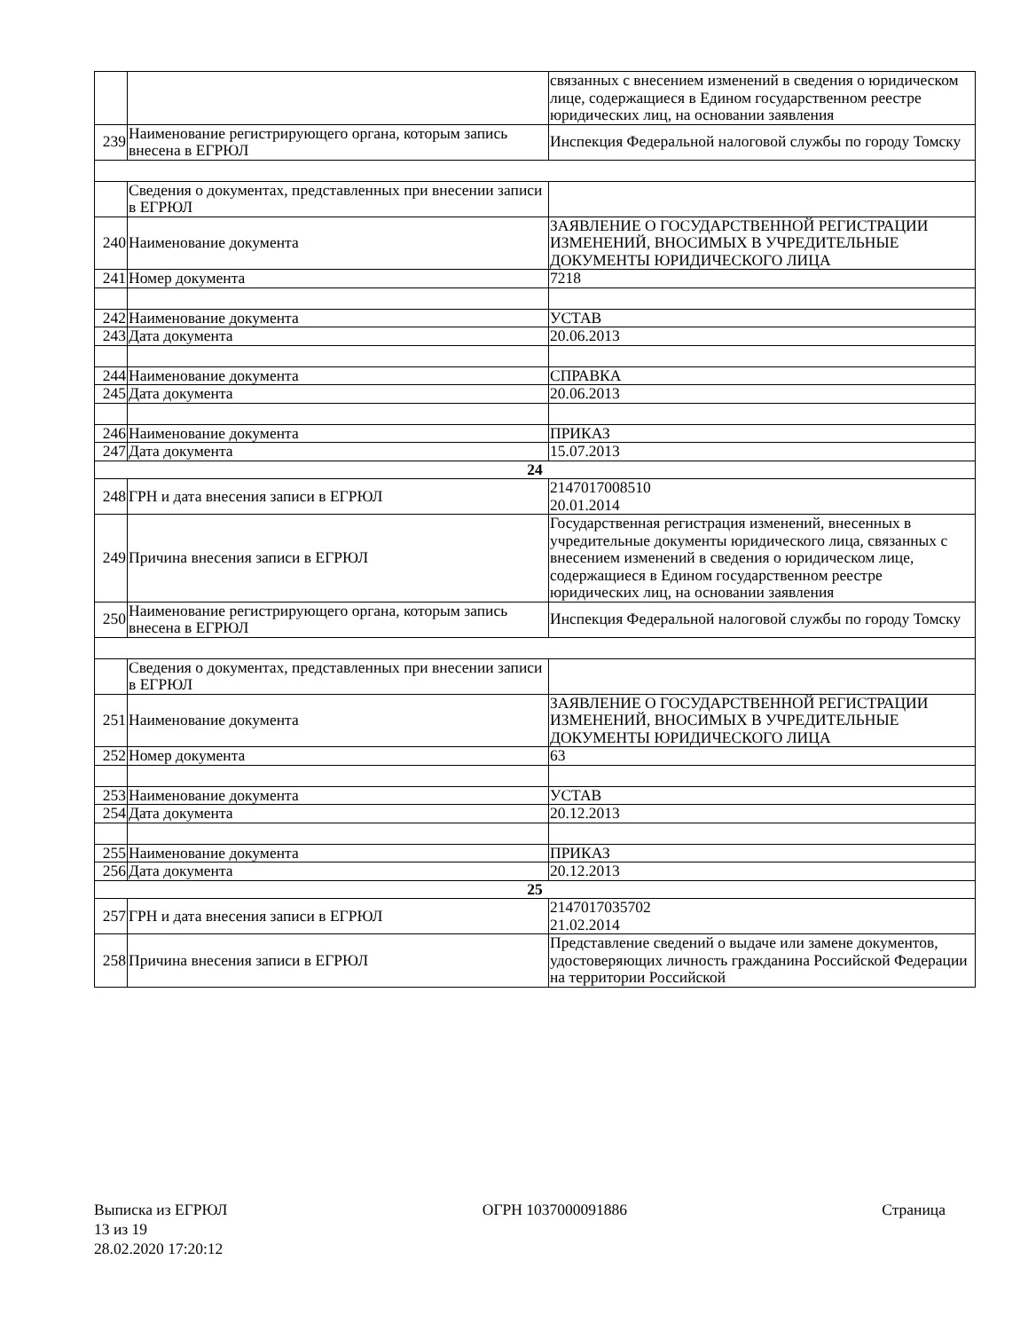| | | связанных с внесением изменений в сведения о юридическом лице, содержащиеся в Едином государственном реестре юридических лиц, на основании заявления |
| 239 | Наименование регистрирующего органа, которым запись внесена в ЕГРЮЛ | Инспекция Федеральной налоговой службы по городу Томску |
| | Сведения о документах, представленных при внесении записи в ЕГРЮЛ | |
| 240 | Наименование документа | ЗАЯВЛЕНИЕ О ГОСУДАРСТВЕННОЙ РЕГИСТРАЦИИ ИЗМЕНЕНИЙ, ВНОСИМЫХ В УЧРЕДИТЕЛЬНЫЕ ДОКУМЕНТЫ ЮРИДИЧЕСКОГО ЛИЦА |
| 241 | Номер документа | 7218 |
| 242 | Наименование документа | УСТАВ |
| 243 | Дата документа | 20.06.2013 |
| 244 | Наименование документа | СПРАВКА |
| 245 | Дата документа | 20.06.2013 |
| 246 | Наименование документа | ПРИКАЗ |
| 247 | Дата документа | 15.07.2013 |
| 24 | | |
| 248 | ГРН и дата внесения записи в ЕГРЮЛ | 2147017008510 20.01.2014 |
| 249 | Причина внесения записи в ЕГРЮЛ | Государственная регистрация изменений, внесенных в учредительные документы юридического лица, связанных с внесением изменений в сведения о юридическом лице, содержащиеся в Едином государственном реестре юридических лиц, на основании заявления |
| 250 | Наименование регистрирующего органа, которым запись внесена в ЕГРЮЛ | Инспекция Федеральной налоговой службы по городу Томску |
| | Сведения о документах, представленных при внесении записи в ЕГРЮЛ | |
| 251 | Наименование документа | ЗАЯВЛЕНИЕ О ГОСУДАРСТВЕННОЙ РЕГИСТРАЦИИ ИЗМЕНЕНИЙ, ВНОСИМЫХ В УЧРЕДИТЕЛЬНЫЕ ДОКУМЕНТЫ ЮРИДИЧЕСКОГО ЛИЦА |
| 252 | Номер документа | 63 |
| 253 | Наименование документа | УСТАВ |
| 254 | Дата документа | 20.12.2013 |
| 255 | Наименование документа | ПРИКАЗ |
| 256 | Дата документа | 20.12.2013 |
| 25 | | |
| 257 | ГРН и дата внесения записи в ЕГРЮЛ | 2147017035702 21.02.2014 |
| 258 | Причина внесения записи в ЕГРЮЛ | Представление сведений о выдаче или замене документов, удостоверяющих личность гражданина Российской Федерации на территории Российской |
Выписка из ЕГРЮЛ ОГРН 1037000091886 Страница
13 из 19
28.02.2020 17:20:12